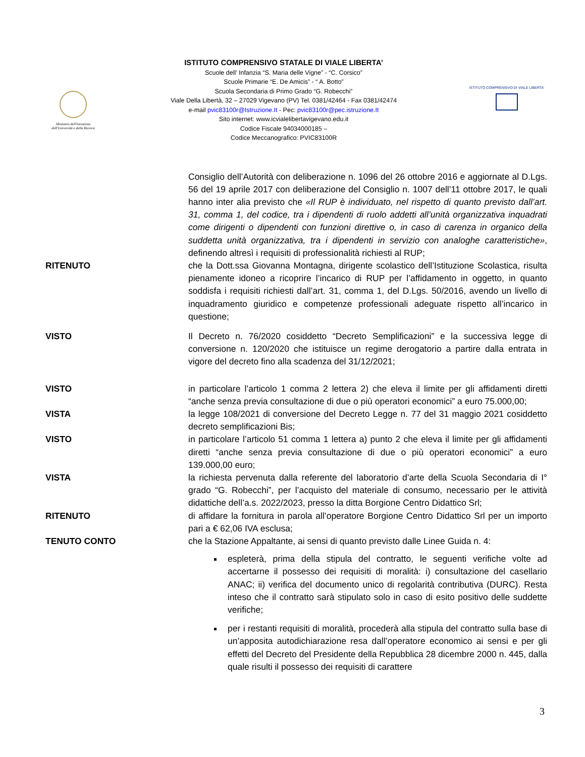Ministero dell'Istruzione dell'Università e della Ricerca
ISTITUTO COMPRENSIVO STATALE DI VIALE LIBERTA’
Scuole dell’ Infanzia “S. Maria delle Vigne” - “C. Corsico”
Scuole Primarie “E. De Amicis” - “ A. Botto”
Scuola Secondaria di Primo Grado “G. Robecchi”
Viale Della Libertà, 32 – 27029 Vigevano (PV) Tel. 0381/42464 - Fax 0381/42474
e-mail pvic83100r@Istruzione.It - Pec: pvic83100r@pec.istruzione.It
Sito internet: www.icvialelibertavigevano.edu.it
Codice Fiscale 94034000185 –
Codice Meccanografico: PVIC83100R
ISTITUTO COMPRENSIVO DI VIALE LIBERTA'
Consiglio dell’Autorità con deliberazione n. 1096 del 26 ottobre 2016 e aggiornate al D.Lgs. 56 del 19 aprile 2017 con deliberazione del Consiglio n. 1007 dell’11 ottobre 2017, le quali hanno inter alia previsto che «Il RUP è individuato, nel rispetto di quanto previsto dall’art. 31, comma 1, del codice, tra i dipendenti di ruolo addetti all’unità organizzativa inquadrati come dirigenti o dipendenti con funzioni direttive o, in caso di carenza in organico della suddetta unità organizzativa, tra i dipendenti in servizio con analoghe caratteristiche», definendo altresì i requisiti di professionalità richiesti al RUP;
RITENUTO che la Dott.ssa Giovanna Montagna, dirigente scolastico dell’Istituzione Scolastica, risulta pienamente idoneo a ricoprire l’incarico di RUP per l’affidamento in oggetto, in quanto soddisfa i requisiti richiesti dall’art. 31, comma 1, del D.Lgs. 50/2016, avendo un livello di inquadramento giuridico e competenze professionali adeguate rispetto all’incarico in questione;
VISTO Il Decreto n. 76/2020 cosiddetto “Decreto Semplificazioni” e la successiva legge di conversione n. 120/2020 che istituisce un regime derogatorio a partire dalla entrata in vigore del decreto fino alla scadenza del 31/12/2021;
VISTO in particolare l’articolo 1 comma 2 lettera 2) che eleva il limite per gli affidamenti diretti “anche senza previa consultazione di due o più operatori economici” a euro 75.000,00;
VISTA la legge 108/2021 di conversione del Decreto Legge n. 77 del 31 maggio 2021 cosiddetto decreto semplificazioni Bis;
VISTO in particolare l’articolo 51 comma 1 lettera a) punto 2 che eleva il limite per gli affidamenti diretti “anche senza previa consultazione di due o più operatori economici” a euro 139.000,00 euro;
VISTA la richiesta pervenuta dalla referente del laboratorio d’arte della Scuola Secondaria di I° grado “G. Robecchi”, per l’acquisto del materiale di consumo, necessario per le attività didattiche dell’a.s. 2022/2023, presso la ditta Borgione Centro Didattico Srl;
RITENUTO di affidare la fornitura in parola all’operatore Borgione Centro Didattico Srl per un importo pari a € 62,06 IVA esclusa;
TENUTO CONTO che la Stazione Appaltante, ai sensi di quanto previsto dalle Linee Guida n. 4:
espleterà, prima della stipula del contratto, le seguenti verifiche volte ad accertarne il possesso dei requisiti di moralità: i) consultazione del casellario ANAC; ii) verifica del documento unico di regolarità contributiva (DURC). Resta inteso che il contratto sarà stipulato solo in caso di esito positivo delle suddette verifiche;
per i restanti requisiti di moralità, procederà alla stipula del contratto sulla base di un’apposita autodichiarazione resa dall’operatore economico ai sensi e per gli effetti del Decreto del Presidente della Repubblica 28 dicembre 2000 n. 445, dalla quale risulti il possesso dei requisiti di carattere
3